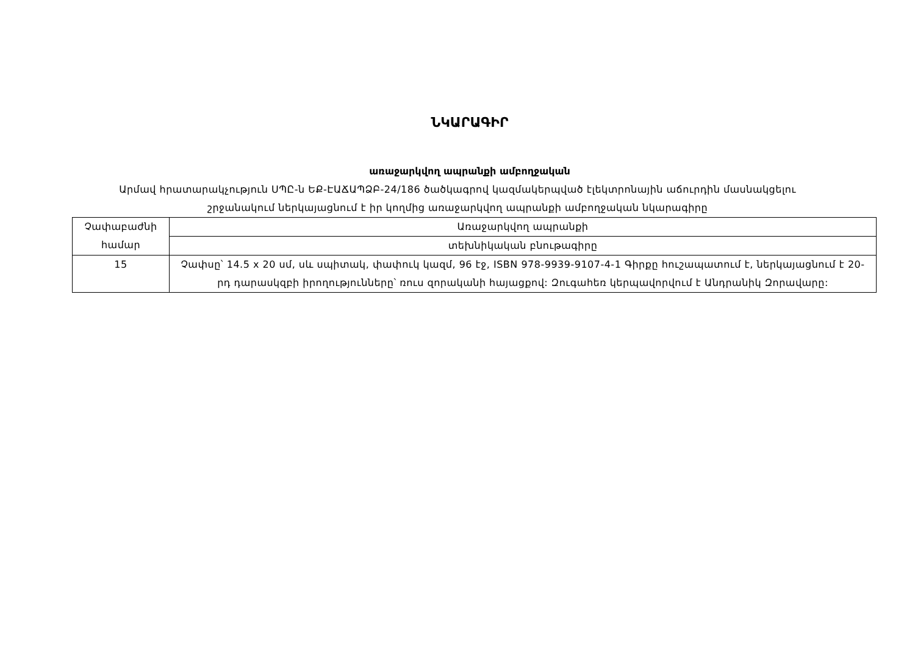ՆԿԱՐԱԳԻՐ
առաջարկվող ապրանքի ամբողջական
Արմավ հրատարակչություն ՍՊԸ-ն ԵՔ-ԷԱՃԱՊՁԲ-24/186 ծածկագրով կազմակերպված էլեկտրոնային աճուրդին մասնակցելու շրջանակում ներկայացնում է իր կողմից առաջարկվող ապրանքի ամբողջական նկարագիրը
| Չափաբաժնի համար | Առաջարկվող ապրանքի |
| | տեխնիկական բնութագիրը |
| 15 | Չափսը՝ 14.5 x 20 սմ, սև սպիտակ, փափուկ կազմ, 96 էջ, ISBN 978-9939-9107-4-1 Գիրքը հուշապատում է, ներկայացնում է 20-րդ դարասկզբի իրողությունները՝ ռուս զորականի հայացքով: Զուգահեռ կերպավորվում է Անդրանիկ Զորավարը: |